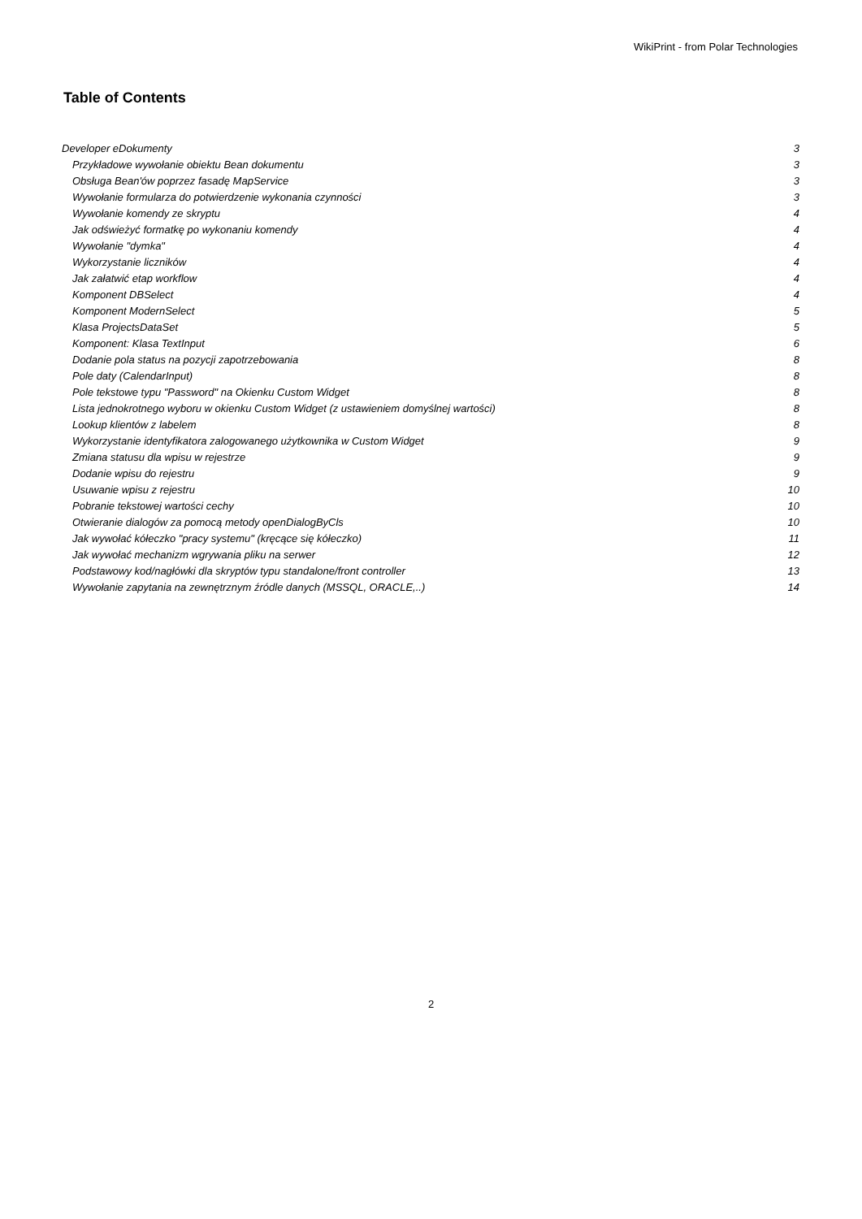WikiPrint - from Polar Technologies
Table of Contents
Developer eDokumenty 3
Przykładowe wywołanie obiektu Bean dokumentu 3
Obsługa Bean'ów poprzez fasadę MapService 3
Wywołanie formularza do potwierdzenie wykonania czynności 3
Wywołanie komendy ze skryptu 4
Jak odświeżyć formatkę po wykonaniu komendy 4
Wywołanie "dymka" 4
Wykorzystanie liczników 4
Jak załatwić etap workflow 4
Komponent DBSelect 4
Komponent ModernSelect 5
Klasa ProjectsDataSet 5
Komponent: Klasa TextInput 6
Dodanie pola status na pozycji zapotrzebowania 8
Pole daty (CalendarInput) 8
Pole tekstowe typu "Password" na Okienku Custom Widget 8
Lista jednokrotnego wyboru w okienku Custom Widget (z ustawieniem domyślnej wartości) 8
Lookup klientów z labelem 8
Wykorzystanie identyfikatora zalogowanego użytkownika w Custom Widget 9
Zmiana statusu dla wpisu w rejestrze 9
Dodanie wpisu do rejestru 9
Usuwanie wpisu z rejestru 10
Pobranie tekstowej wartości cechy 10
Otwieranie dialogów za pomocą metody openDialogByCls 10
Jak wywołać kółeczko "pracy systemu" (kręcące się kółeczko) 11
Jak wywołać mechanizm wgrywania pliku na serwer 12
Podstawowy kod/nagłówki dla skryptów typu standalone/front controller 13
Wywołanie zapytania na zewnętrznym źródle danych (MSSQL, ORACLE,..) 14
2